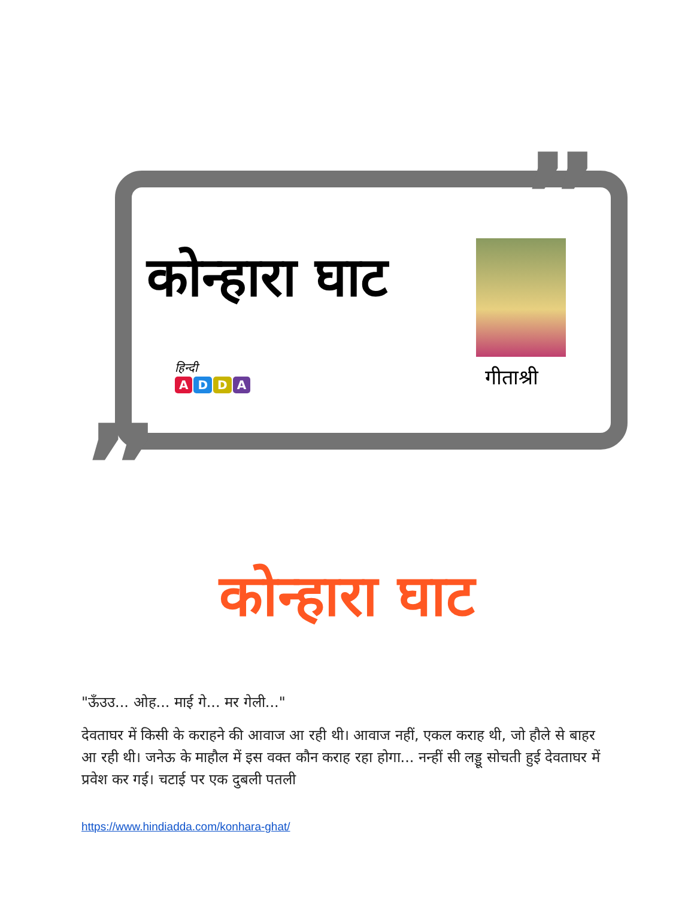”
„
कोन्हारा घाट
हिन्दी
ADDA
गीताश्री
कोन्हारा घाट
"ऊँउउ... ओह... माई गे... मर गेली..."
देवताघर में किसी के कराहने की आवाज आ रही थी। आवाज नहीं, एकल कराह थी, जो हौले से बाहर आ रही थी। जनेऊ के माहौल में इस वक्त कौन कराह रहा होगा... नन्हीं सी लड्डू सोचती हुई देवताघर में प्रवेश कर गई। चटाई पर एक दुबली पतली
https://www.hindiadda.com/konhara-ghat/